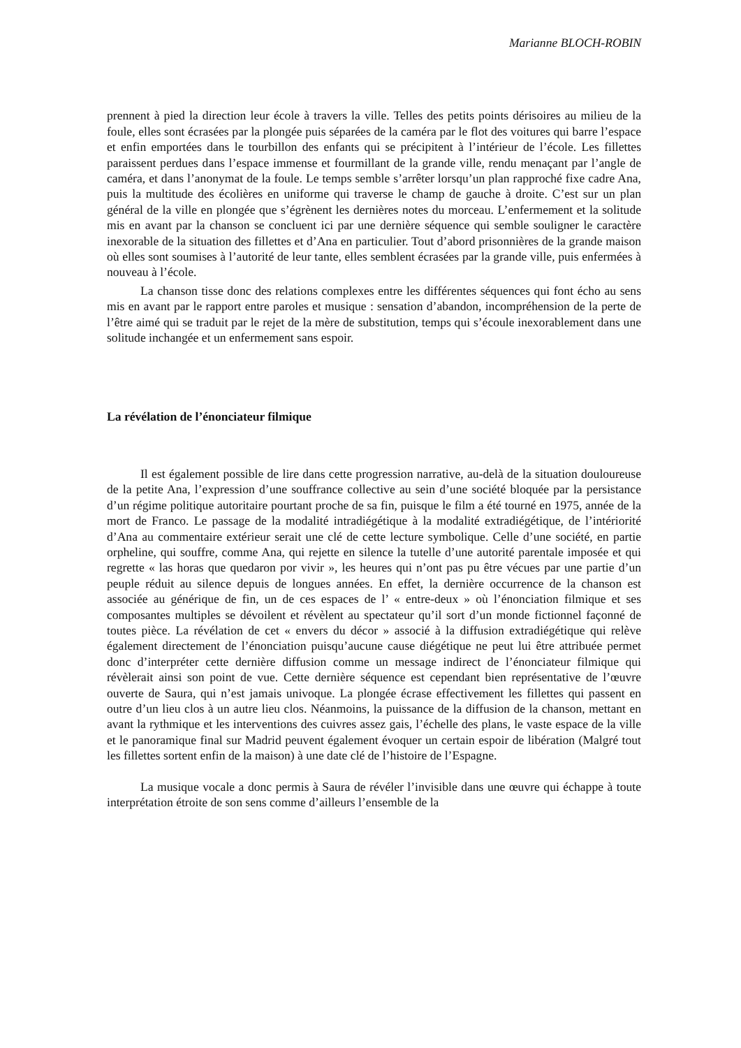Marianne BLOCH-ROBIN
prennent à pied la direction leur école à travers la ville. Telles des petits points dérisoires au milieu de la foule, elles sont écrasées par la plongée puis séparées de la caméra par le flot des voitures qui barre l’espace et enfin emportées dans le tourbillon des enfants qui se précipitent à l’intérieur de l’école. Les fillettes paraissent perdues dans l’espace immense et fourmillant de la grande ville, rendu menaçant par l’angle de caméra, et dans l’anonymat de la foule. Le temps semble s’arrêter lorsqu’un plan rapproché fixe cadre Ana, puis la multitude des écolières en uniforme qui traverse le champ de gauche à droite. C’est sur un plan général de la ville en plongée que s’égrènent les dernières notes du morceau. L’enfermement et la solitude mis en avant par la chanson se concluent ici par une dernière séquence qui semble souligner le caractère inexorable de la situation des fillettes et d’Ana en particulier. Tout d’abord prisonnières de la grande maison où elles sont soumises à l’autorité de leur tante, elles semblent écrasées par la grande ville, puis enfermées à nouveau à l’école.
La chanson tisse donc des relations complexes entre les différentes séquences qui font écho au sens mis en avant par le rapport entre paroles et musique : sensation d’abandon, incompréhension de la perte de l’être aimé qui se traduit par le rejet de la mère de substitution, temps qui s’écoule inexorablement dans une solitude inchangée et un enfermement sans espoir.
La révélation de l’énonciateur filmique
Il est également possible de lire dans cette progression narrative, au-delà de la situation douloureuse de la petite Ana, l’expression d’une souffrance collective au sein d’une société bloquée par la persistance d’un régime politique autoritaire pourtant proche de sa fin, puisque le film a été tourné en 1975, année de la mort de Franco. Le passage de la modalité intradiégétique à la modalité extradiégétique, de l’intériorité d’Ana au commentaire extérieur serait une clé de cette lecture symbolique. Celle d’une société, en partie orpheline, qui souffre, comme Ana, qui rejette en silence la tutelle d’une autorité parentale imposée et qui regrette « las horas que quedaron por vivir », les heures qui n’ont pas pu être vécues par une partie d’un peuple réduit au silence depuis de longues années. En effet, la dernière occurrence de la chanson est associée au générique de fin, un de ces espaces de l’ « entre-deux » où l’énonciation filmique et ses composantes multiples se dévoilent et révèlent au spectateur qu’il sort d’un monde fictionnel façonné de toutes pièce. La révélation de cet « envers du décor » associé à la diffusion extradiégétique qui relève également directement de l’énonciation puisqu’aucune cause diégétique ne peut lui être attribuée permet donc d’interpréter cette dernière diffusion comme un message indirect de l’énonciateur filmique qui révèlerait ainsi son point de vue. Cette dernière séquence est cependant bien représentative de l’œuvre ouverte de Saura, qui n’est jamais univoque. La plongée écrase effectivement les fillettes qui passent en outre d’un lieu clos à un autre lieu clos. Néanmoins, la puissance de la diffusion de la chanson, mettant en avant la rythmique et les interventions des cuivres assez gais, l’échelle des plans, le vaste espace de la ville et le panoramique final sur Madrid peuvent également évoquer un certain espoir de libération (Malgré tout les fillettes sortent enfin de la maison) à une date clé de l’histoire de l’Espagne.
La musique vocale a donc permis à Saura de révéler l’invisible dans une œuvre qui échappe à toute interprétation étroite de son sens comme d’ailleurs l’ensemble de la